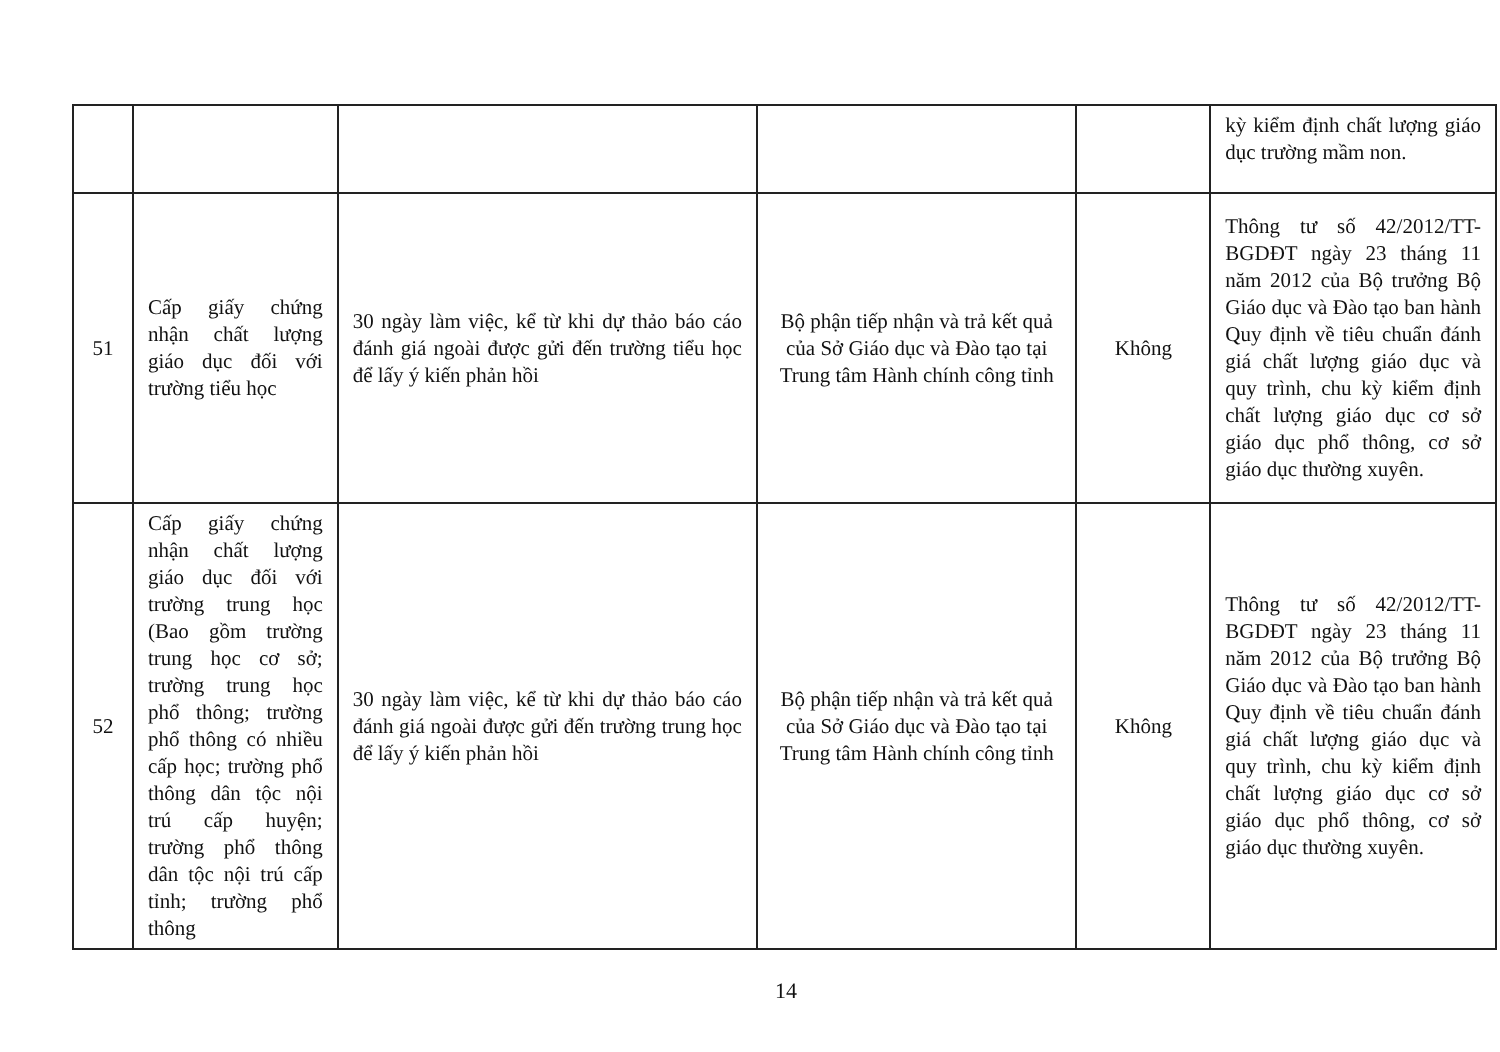| | | | | | kỳ kiểm định chất lượng giáo dục trường mầm non. |
| 51 | Cấp giấy chứng nhận chất lượng giáo dục đối với trường tiểu học | 30 ngày làm việc, kể từ khi dự thảo báo cáo đánh giá ngoài được gửi đến trường tiểu học để lấy ý kiến phản hồi | Bộ phận tiếp nhận và trả kết quả của Sở Giáo dục và Đào tạo tại Trung tâm Hành chính công tỉnh | Không | Thông tư số 42/2012/TT-BGDĐT ngày 23 tháng 11 năm 2012 của Bộ trưởng Bộ Giáo dục và Đào tạo ban hành Quy định về tiêu chuẩn đánh giá chất lượng giáo dục và quy trình, chu kỳ kiểm định chất lượng giáo dục cơ sở giáo dục phổ thông, cơ sở giáo dục thường xuyên. |
| 52 | Cấp giấy chứng nhận chất lượng giáo dục đối với trường trung học (Bao gồm trường trung học cơ sở; trường trung học phổ thông; trường phổ thông có nhiều cấp học; trường phổ thông dân tộc nội trú cấp huyện; trường phổ thông dân tộc nội trú cấp tỉnh; trường phổ thông | 30 ngày làm việc, kể từ khi dự thảo báo cáo đánh giá ngoài được gửi đến trường trung học để lấy ý kiến phản hồi | Bộ phận tiếp nhận và trả kết quả của Sở Giáo dục và Đào tạo tại Trung tâm Hành chính công tỉnh | Không | Thông tư số 42/2012/TT-BGDĐT ngày 23 tháng 11 năm 2012 của Bộ trưởng Bộ Giáo dục và Đào tạo ban hành Quy định về tiêu chuẩn đánh giá chất lượng giáo dục và quy trình, chu kỳ kiểm định chất lượng giáo dục cơ sở giáo dục phổ thông, cơ sở giáo dục thường xuyên. |
14